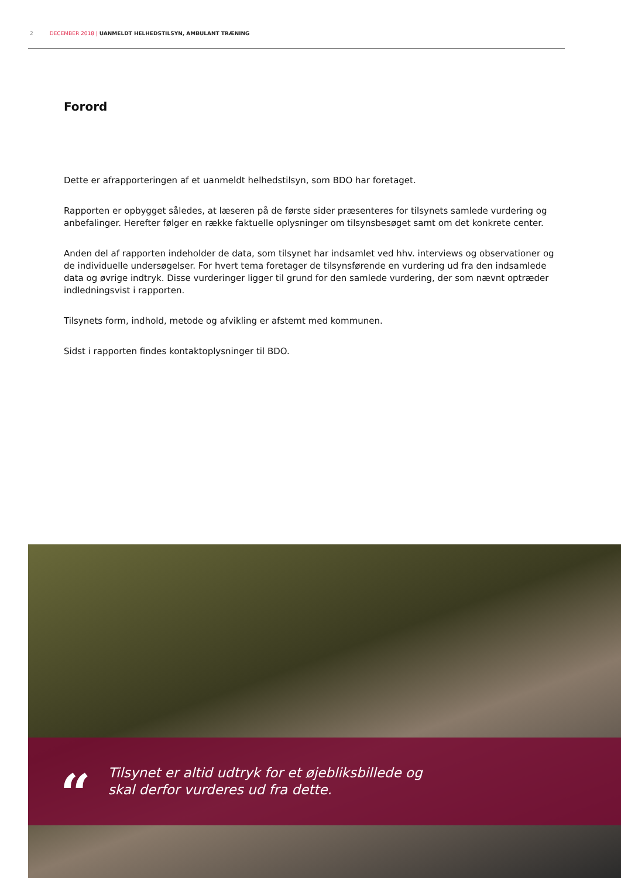2 DECEMBER 2018 | UANMELDT HELHEDSTILSYN, AMBULANT TRÆNING
Forord
Dette er afrapporteringen af et uanmeldt helhedstilsyn, som BDO har foretaget.
Rapporten er opbygget således, at læseren på de første sider præsenteres for tilsynets samlede vurdering og anbefalinger. Herefter følger en række faktuelle oplysninger om tilsynsbesøget samt om det konkrete center.
Anden del af rapporten indeholder de data, som tilsynet har indsamlet ved hhv. interviews og observationer og de individuelle undersøgelser. For hvert tema foretager de tilsynsførende en vurdering ud fra den indsamlede data og øvrige indtryk. Disse vurderinger ligger til grund for den samlede vurdering, der som nævnt optræder indledningsvist i rapporten.
Tilsynets form, indhold, metode og afvikling er afstemt med kommunen.
Sidst i rapporten findes kontaktoplysninger til BDO.
“Tilsynet er altid udtryk for et øjebliksbillede og
skal derfor vurderes ud fra dette.